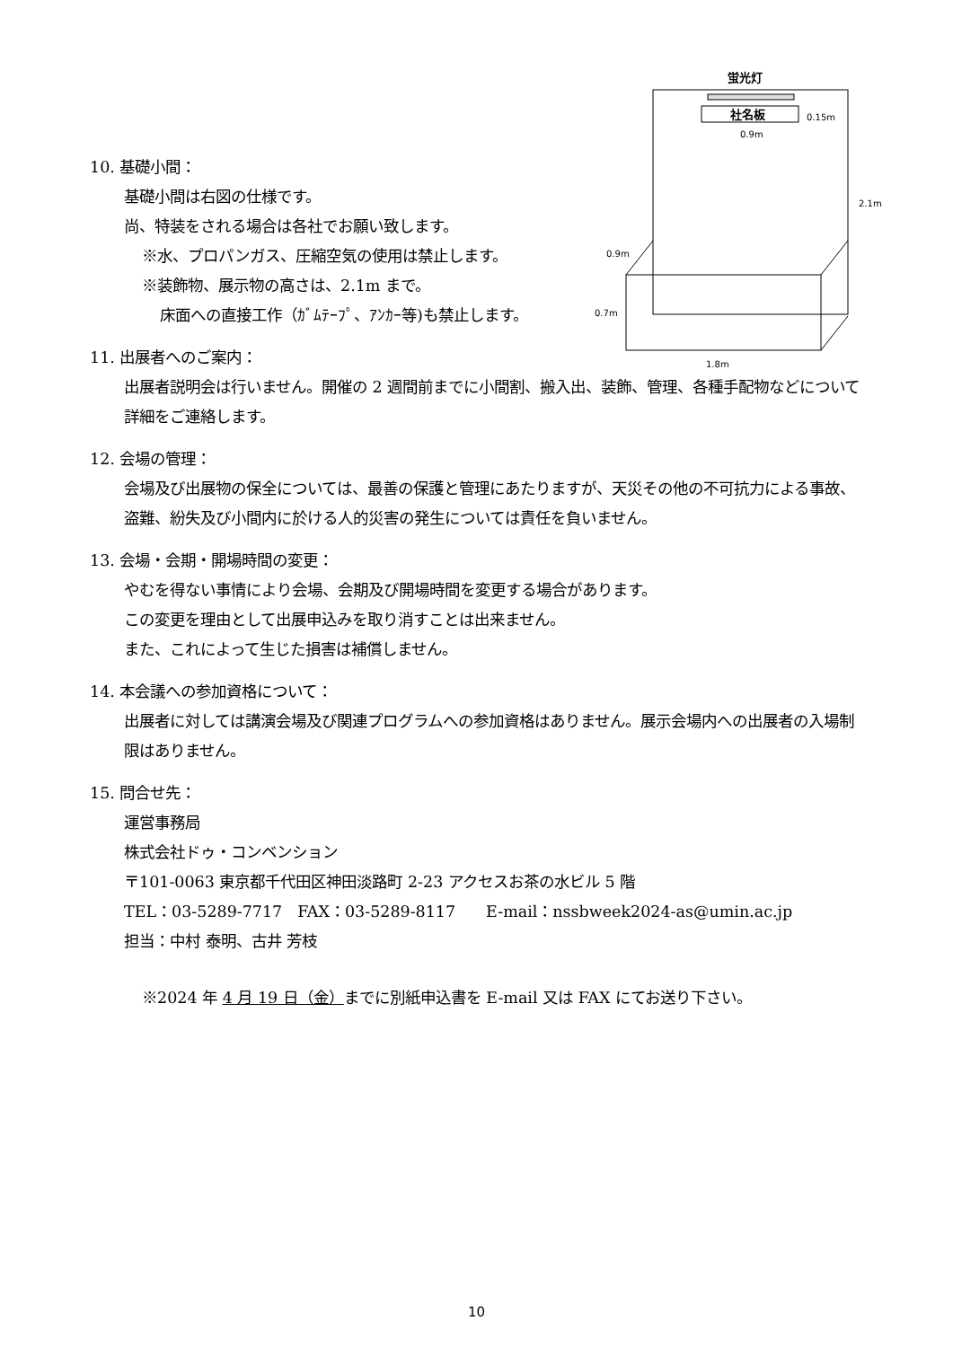蛍光灯
社名板
0.15m
0.9m
2.1m
0.9m
0.7m
1.8m
10. 基礎小間：
基礎小間は右図の仕様です。
尚、特装をされる場合は各社でお願い致します。
※水、プロパンガス、圧縮空気の使用は禁止します。
※装飾物、展示物の高さは、2.1m まで。
床面への直接工作（ｶﾞﾑﾃｰﾌﾟ、ｱﾝｶｰ等)も禁止します。
11. 出展者へのご案内：
出展者説明会は行いません。開催の 2 週間前までに小間割、搬入出、装飾、管理、各種手配物などについて詳細をご連絡します。
12. 会場の管理：
会場及び出展物の保全については、最善の保護と管理にあたりますが、天災その他の不可抗力による事故、盗難、紛失及び小間内に於ける人的災害の発生については責任を負いません。
13. 会場・会期・開場時間の変更：
やむを得ない事情により会場、会期及び開場時間を変更する場合があります。
この変更を理由として出展申込みを取り消すことは出来ません。
また、これによって生じた損害は補償しません。
14. 本会議への参加資格について：
出展者に対しては講演会場及び関連プログラムへの参加資格はありません。展示会場内への出展者の入場制限はありません。
15. 問合せ先：
運営事務局
株式会社ドゥ・コンベンション
〒101-0063 東京都千代田区神田淡路町 2-23 アクセスお茶の水ビル 5 階
TEL：03-5289-7717　FAX：03-5289-8117　　E-mail：nssbweek2024-as@umin.ac.jp
担当：中村 泰明、古井 芳枝
※2024 年 4 月 19 日（金）までに別紙申込書を E-mail 又は FAX にてお送り下さい。
10